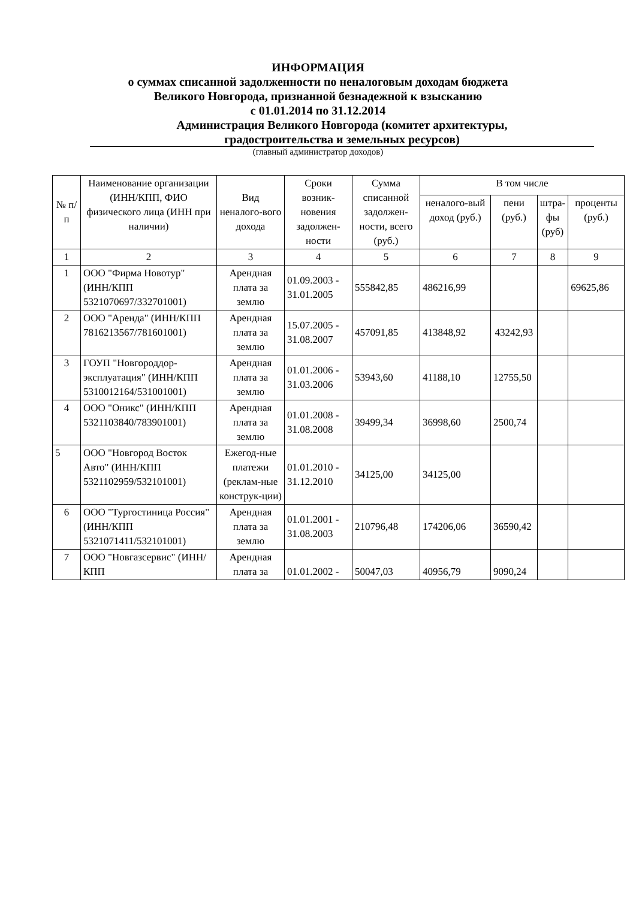ИНФОРМАЦИЯ
о суммах списанной задолженности по неналоговым доходам бюджета
Великого Новгорода, признанной безнадежной к взысканию
с 01.01.2014 по 31.12.2014
Администрация Великого Новгорода (комитет архитектуры,
градостроительства и земельных ресурсов)
(главный администратор доходов)
| № п/п | Наименование организации (ИНН/КПП, ФИО физического лица (ИНН при наличии) | Вид неналого-вого дохода | Сроки возник-новения задолжен-ности | Сумма списанной задолжен-ности, всего (руб.) | В том числе | | | |
| --- | --- | --- | --- | --- | --- | --- | --- | --- |
| | | | | | неналого-вый доход (руб.) | пени (руб.) | штра-фы (руб) | проценты (руб.) |
| 1 | 2 | 3 | 4 | 5 | 6 | 7 | 8 | 9 |
| 1 | ООО "Фирма Новотур" (ИНН/КПП 5321070697/332701001) | Арендная плата за землю | 01.09.2003 - 31.01.2005 | 555842,85 | 486216,99 | | | 69625,86 |
| 2 | ООО "Аренда" (ИНН/КПП 7816213567/781601001) | Арендная плата за землю | 15.07.2005 - 31.08.2007 | 457091,85 | 413848,92 | 43242,93 | | |
| 3 | ГОУП "Новгороддор-эксплуатация" (ИНН/КПП 5310012164/531001001) | Арендная плата за землю | 01.01.2006 - 31.03.2006 | 53943,60 | 41188,10 | 12755,50 | | |
| 4 | ООО "Оникс" (ИНН/КПП 5321103840/783901001) | Арендная плата за землю | 01.01.2008 - 31.08.2008 | 39499,34 | 36998,60 | 2500,74 | | |
| 5 | ООО "Новгород Восток Авто" (ИНН/КПП 5321102959/532101001) | Ежегод-ные платежи (реклам-ные конструк-ции) | 01.01.2010 - 31.12.2010 | 34125,00 | 34125,00 | | | |
| 6 | ООО "Тургостиница Россия" (ИНН/КПП 5321071411/532101001) | Арендная плата за землю | 01.01.2001 - 31.08.2003 | 210796,48 | 174206,06 | 36590,42 | | |
| 7 | ООО "Новгазсервис" (ИНН/КПП | Арендная плата за | 01.01.2002 - | 50047,03 | 40956,79 | 9090,24 | | |